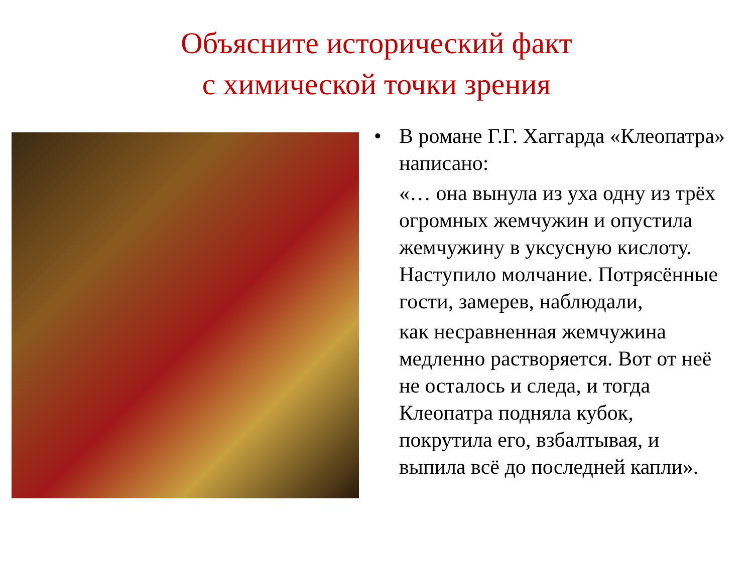Объясните исторический факт
с химической точки зрения
• В романе Г.Г. Хаггарда «Клеопатра» написано:
«… она вынула из уха одну из трёх огромных жемчужин и опустила жемчужину в уксусную кислоту. Наступило молчание. Потрясённые гости, замерев, наблюдали,
как несравненная жемчужина медленно растворяется. Вот от неё не осталось и следа, и тогда Клеопатра подняла кубок, покрутила его, взбалтывая, и выпила всё до последней капли».